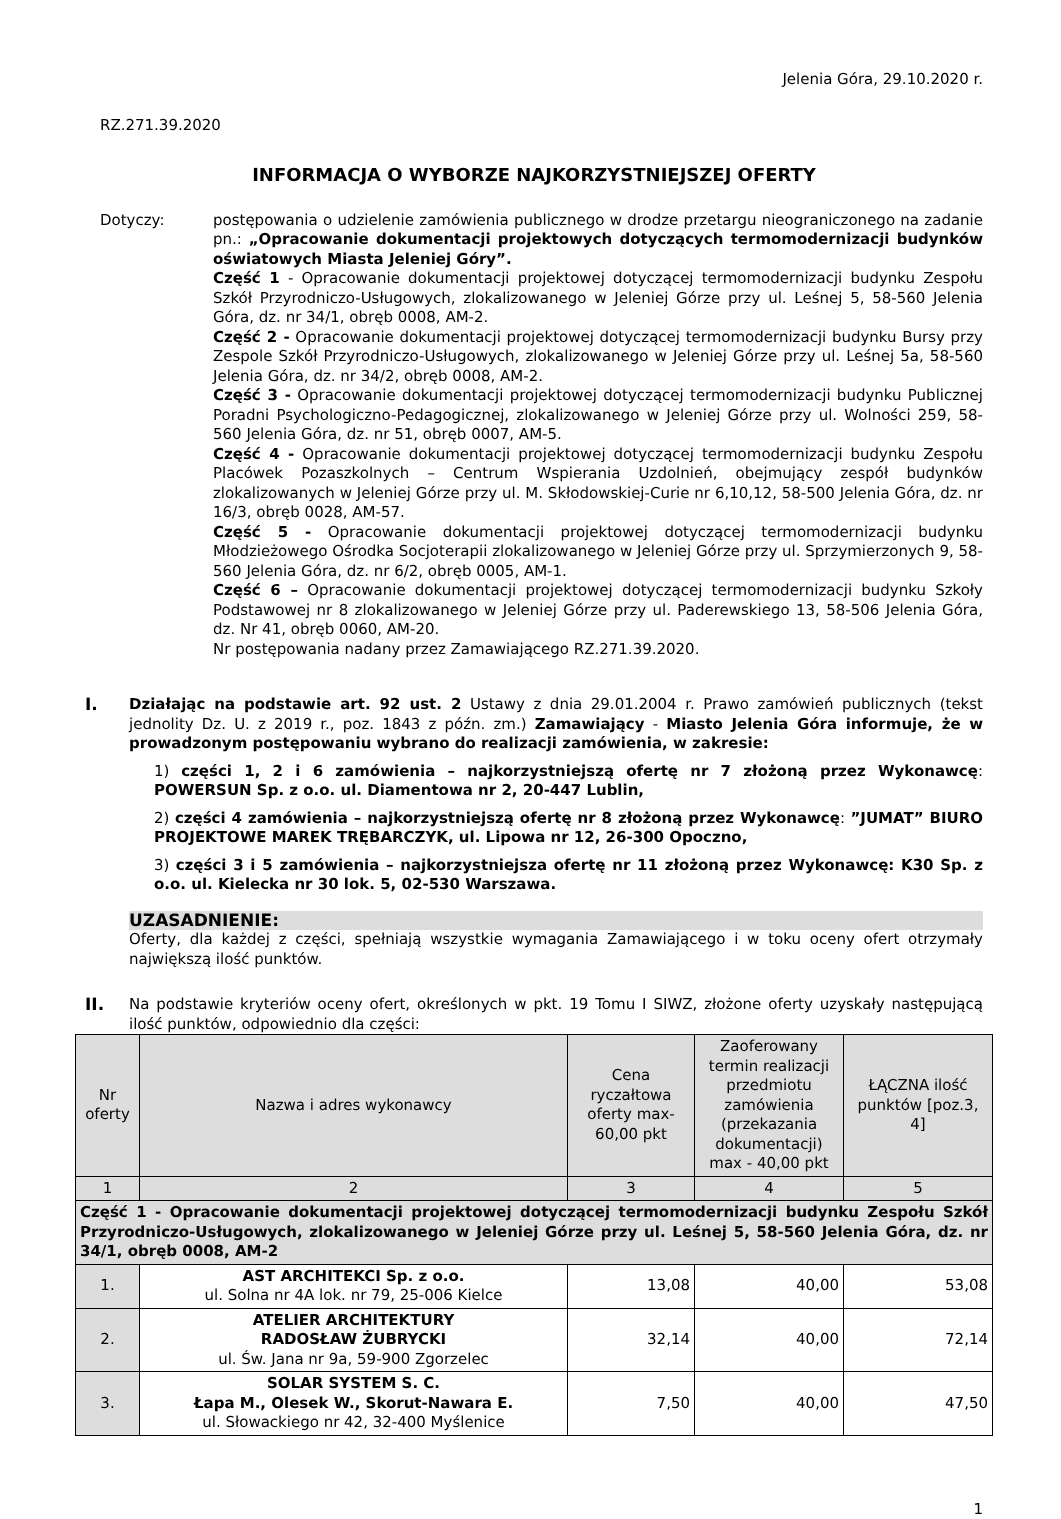Jelenia Góra, 29.10.2020 r.
RZ.271.39.2020
INFORMACJA O WYBORZE NAJKORZYSTNIEJSZEJ OFERTY
Dotyczy: postępowania o udzielenie zamówienia publicznego w drodze przetargu nieograniczonego na zadanie pn.: „Opracowanie dokumentacji projektowych dotyczących termomodernizacji budynków oświatowych Miasta Jeleniej Góry”.
Część 1 - Opracowanie dokumentacji projektowej dotyczącej termomodernizacji budynku Zespołu Szkół Przyrodniczo-Usługowych, zlokalizowanego w Jeleniej Górze przy ul. Leśnej 5, 58-560 Jelenia Góra, dz. nr 34/1, obręb 0008, AM-2.
Część 2 - Opracowanie dokumentacji projektowej dotyczącej termomodernizacji budynku Bursy przy Zespole Szkół Przyrodniczo-Usługowych, zlokalizowanego w Jeleniej Górze przy ul. Leśnej 5a, 58-560 Jelenia Góra, dz. nr 34/2, obręb 0008, AM-2.
Część 3 - Opracowanie dokumentacji projektowej dotyczącej termomodernizacji budynku Publicznej Poradni Psychologiczno-Pedagogicznej, zlokalizowanego w Jeleniej Górze przy ul. Wolności 259, 58-560 Jelenia Góra, dz. nr 51, obręb 0007, AM-5.
Część 4 - Opracowanie dokumentacji projektowej dotyczącej termomodernizacji budynku Zespołu Placówek Pozaszkolnych – Centrum Wspierania Uzdolnień, obejmujący zespół budynków zlokalizowanych w Jeleniej Górze przy ul. M. Skłodowskiej-Curie nr 6,10,12, 58-500 Jelenia Góra, dz. nr 16/3, obręb 0028, AM-57.
Część 5 - Opracowanie dokumentacji projektowej dotyczącej termomodernizacji budynku Młodzieżowego Ośrodka Socjoterapii zlokalizowanego w Jeleniej Górze przy ul. Sprzymierzonych 9, 58-560 Jelenia Góra, dz. nr 6/2, obręb 0005, AM-1.
Część 6 – Opracowanie dokumentacji projektowej dotyczącej termomodernizacji budynku Szkoły Podstawowej nr 8 zlokalizowanego w Jeleniej Górze przy ul. Paderewskiego 13, 58-506 Jelenia Góra, dz. Nr 41, obręb 0060, AM-20.
Nr postępowania nadany przez Zamawiającego RZ.271.39.2020.
I. Działając na podstawie art. 92 ust. 2 Ustawy z dnia 29.01.2004 r. Prawo zamówień publicznych (tekst jednolity Dz. U. z 2019 r., poz. 1843 z późn. zm.) Zamawiający - Miasto Jelenia Góra informuje, że w prowadzonym postępowaniu wybrano do realizacji zamówienia, w zakresie:
1) części 1, 2 i 6 zamówienia – najkorzystniejszą ofertę nr 7 złożoną przez Wykonawcę: POWERSUN Sp. z o.o. ul. Diamentowa nr 2, 20-447 Lublin,
2) części 4 zamówienia – najkorzystniejszą ofertę nr 8 złożoną przez Wykonawcę: ”JUMAT” BIURO PROJEKTOWE MAREK TRĘBARCZYK, ul. Lipowa nr 12, 26-300 Opoczno,
3) części 3 i 5 zamówienia – najkorzystniejsza ofertę nr 11 złożoną przez Wykonawcę: K30 Sp. z o.o. ul. Kielecka nr 30 lok. 5, 02-530 Warszawa.
UZASADNIENIE:
Oferty, dla każdej z części, spełniają wszystkie wymagania Zamawiającego i w toku oceny ofert otrzymały największą ilość punktów.
II. Na podstawie kryteriów oceny ofert, określonych w pkt. 19 Tomu I SIWZ, złożone oferty uzyskały następującą ilość punktów, odpowiednio dla części:
| Nr oferty | Nazwa i adres wykonawcy | Cena ryczałtowa oferty max-60,00 pkt | Zaoferowany termin realizacji przedmiotu zamówienia (przekazania dokumentacji) max - 40,00 pkt | ŁĄCZNA ilość punktów [poz.3, 4] |
| --- | --- | --- | --- | --- |
| 1 | 2 | 3 | 4 | 5 |
| Część 1 - Opracowanie dokumentacji projektowej dotyczącej termomodernizacji budynku Zespołu Szkół Przyrodniczo-Usługowych, zlokalizowanego w Jeleniej Górze przy ul. Leśnej 5, 58-560 Jelenia Góra, dz. nr 34/1, obręb 0008, AM-2 | | | | |
| 1. | AST ARCHITEKCI Sp. z o.o. ul. Solna nr 4A lok. nr 79, 25-006 Kielce | 13,08 | 40,00 | 53,08 |
| 2. | ATELIER ARCHITEKTURY RADOSŁAW ŻUBRYCKI ul. Św. Jana nr 9a, 59-900 Zgorzelec | 32,14 | 40,00 | 72,14 |
| 3. | SOLAR SYSTEM S. C. Łapa M., Olesek W., Skorut-Nawara E. ul. Słowackiego nr 42, 32-400 Myślenice | 7,50 | 40,00 | 47,50 |
1